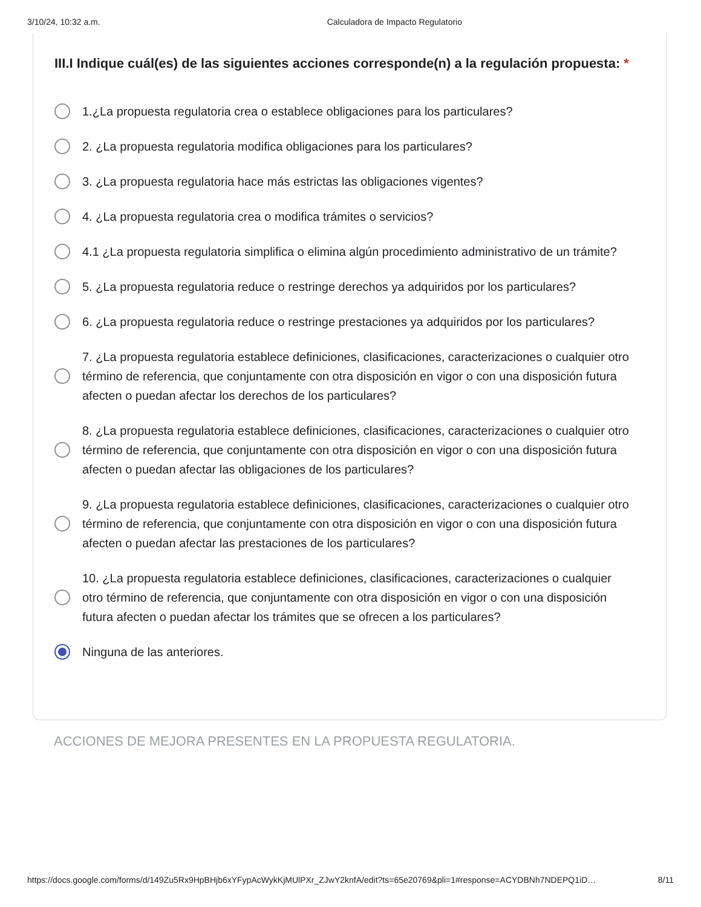3/10/24, 10:32 a.m. Calculadora de Impacto Regulatorio
III.I Indique cuál(es) de las siguientes acciones corresponde(n) a la regulación propuesta: *
1.¿La propuesta regulatoria crea o establece obligaciones para los particulares?
2. ¿La propuesta regulatoria modifica obligaciones para los particulares?
3. ¿La propuesta regulatoria hace más estrictas las obligaciones vigentes?
4. ¿La propuesta regulatoria crea o modifica trámites o servicios?
4.1 ¿La propuesta regulatoria simplifica o elimina algún procedimiento administrativo de un trámite?
5. ¿La propuesta regulatoria reduce o restringe derechos ya adquiridos por los particulares?
6. ¿La propuesta regulatoria reduce o restringe prestaciones ya adquiridos por los particulares?
7. ¿La propuesta regulatoria establece definiciones, clasificaciones, caracterizaciones o cualquier otro término de referencia, que conjuntamente con otra disposición en vigor o con una disposición futura afecten o puedan afectar los derechos de los particulares?
8. ¿La propuesta regulatoria establece definiciones, clasificaciones, caracterizaciones o cualquier otro término de referencia, que conjuntamente con otra disposición en vigor o con una disposición futura afecten o puedan afectar las obligaciones de los particulares?
9. ¿La propuesta regulatoria establece definiciones, clasificaciones, caracterizaciones o cualquier otro término de referencia, que conjuntamente con otra disposición en vigor o con una disposición futura afecten o puedan afectar las prestaciones de los particulares?
10. ¿La propuesta regulatoria establece definiciones, clasificaciones, caracterizaciones o cualquier otro término de referencia, que conjuntamente con otra disposición en vigor o con una disposición futura afecten o puedan afectar los trámites que se ofrecen a los particulares?
Ninguna de las anteriores.
ACCIONES DE MEJORA PRESENTES EN LA PROPUESTA REGULATORIA.
https://docs.google.com/forms/d/149Zu5Rx9HpBHjb6xYFypAcWykKjMUlPXr_ZJwY2knfA/edit?ts=65e20769&pli=1#response=ACYDBNh7NDEPQ1iD… 8/11